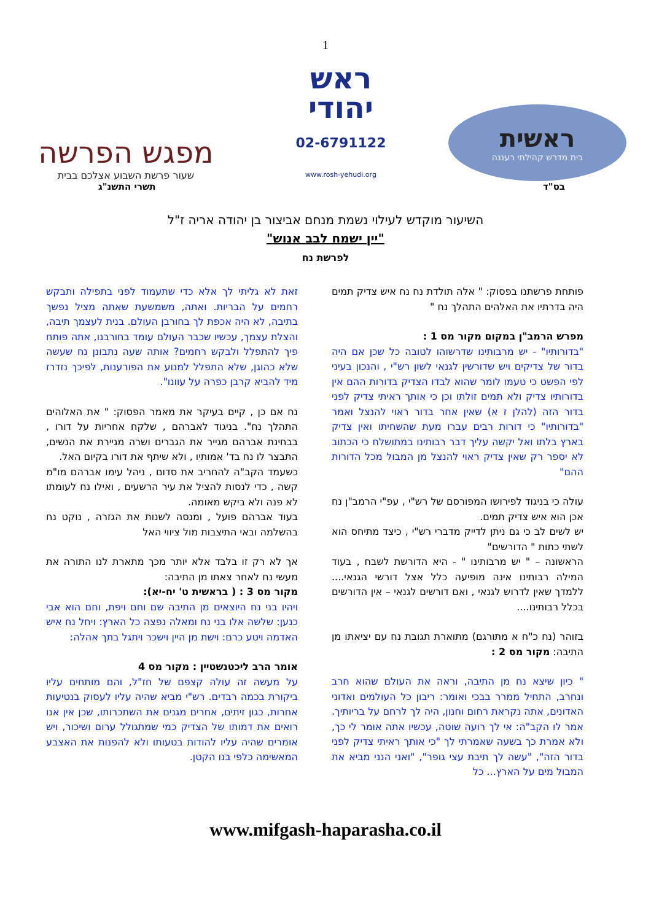1
ראשית
בית מדרש קהילתי רעננה
ראש
יהודי
02-6791122
www.rosh-yehudi.org
מפגש הפרשה
שעור פרשת השבוע אצלכם בבית
בס"ד תשרי התשנ"ג
השיעור מוקדש לעילוי נשמת מנחם אביצור בן יהודה אריה ז"ל
"יין ישמח לבב אנוש"
לפרשת נח
פותחת פרשתנו בפסוק: " אלה תולדת נח נח איש צדיק תמים היה בדרתיו את האלהים התהלך נח "
מפרש הרמב"ן במקום מקור מס 1 :
"בדורותיו" - יש מרבותינו שדרשוהו לטובה כל שכן אם היה בדור של צדיקים ויש שדורשין לגנאי לשון רש"י , והנכון בעיני לפי הפשט כי טעמו לומר שהוא לבדו הצדיק בדורות ההם אין בדורותיו צדיק ולא תמים זולתו וכן כי אותך ראיתי צדיק לפני בדור הזה (להלן ז א) שאין אחר בדור ראוי להנצל ואמר "בדורותיו" כי דורות רבים עברו מעת שהשחיתו ואין צדיק בארץ בלתו ואל יקשה עליך דבר רבותינו במתושלח כי הכתוב לא יספר רק שאין צדיק ראוי להנצל מן המבול מכל הדורות ההם"
עולה כי בניגוד לפירושו המפורסם של רש"י , עפ"י הרמב"ן נח אכן הוא איש צדיק תמים.
יש לשים לב כי גם ניתן לדייק מדברי רש"י , כיצד מתיחס הוא לשתי כתות " הדורשים"
הראשונה – " יש מרבותינו " - היא הדורשת לשבח , בעוד המילה רבותינו אינה מופיעה כלל אצל דורשי הגנאי.... ללמדך שאין לדרוש לגנאי , ואם דורשים לגנאי – אין הדורשים בכלל רבותינו....
בזוהר (נח כ"ח א מתורגם) מתוארת תגובת נח עם יציאתו מן התיבה: מקור מס 2 :
" כיון שיצא נח מן התיבה, וראה את העולם שהוא חרב ונחרב, התחיל ממרר בבכי ואומר: ריבון כל העולמים ואדוני האדונים, אתה נקראת רחום וחנון, היה לך לרחם על בריותיך. אמר לו הקב"ה: אי לך רועה שוטה, עכשיו אתה אומר לי כך, ולא אמרת כך בשעה שאמרתי לך "כי אותך ראיתי צדיק לפני בדור הזה", "עשה לך תיבת עצי גופר", "ואני הנני מביא את המבול מים על הארץ... כל
זאת לא גליתי לך אלא כדי שתעמוד לפני בתפילה ותבקש רחמים על הבריות. ואתה, משמשעת שאתה מציל נפשך בתיבה, לא היה אכפת לך בחורבן העולם. בנית לעצמך תיבה, והצלת עצמך, עכשיו שכבר העולם עומד בחורבנו, אתה פותח פיך להתפלל ולבקש רחמים? אותה שעה נתבונן נח שעשה שלא כהוגן, שלא התפלל למנוע את הפורענות, לפיכך נזדרז מיד להביא קרבן כפרה על עוונו".
נח אם כן , קיים בעיקר את מאמר הפסוק: " את האלוהים התהלך נח". בניגוד לאברהם , שלקח אחריות על דורו , בבחינת אברהם מגייר את הגברים ושרה מגיירת את הנשים, התבצר לו נח בד' אמותיו , ולא שיתף את דורו בקיום האל.
כשעמד הקב"ה להחריב את סדום , ניהל עימו אברהם מו"מ קשה , כדי לנסות להציל את עיר הרשעים , ואילו נח לעומתו לא פנה ולא ביקש מאומה.
בעוד אברהם פועל , ומנסה לשנות את הגזרה , נוקט נח בהשלמה ובאי התיצבות מול ציווי האל
אך לא רק זו בלבד אלא יותר מכך מתארת לנו התורה את מעשי נח לאחר צאתו מן התיבה:
מקור מס 3 : ( בראשית ט' יח-יא):
ויהיו בני נח היוצאים מן התיבה שם וחם ויפת, וחם הוא אבי כנען: שלשה אלו בני נח ומאלה נפצה כל הארץ: ויחל נח איש האדמה ויטע כרם: וישת מן היין וישכר ויתגל בתך אהלה:
אומר הרב ליכטנשטיין : מקור מס 4
על מעשה זה עולה קצפם של חז"ל, והם מותחים עליו ביקורת בכמה רבדים. רש"י מביא שהיה עליו לעסוק בנטיעות אחרות, כגון זיתים, אחרים מגנים את השתכרותו, שכן אין אנו רואים את דמותו של הצדיק כמי שמתגולל ערום ושיכור, ויש אומרים שהיה עליו להודות בטעותו ולא להפנות את האצבע המאשימה כלפי בנו הקטן.
www.mifgash-haparasha.co.il